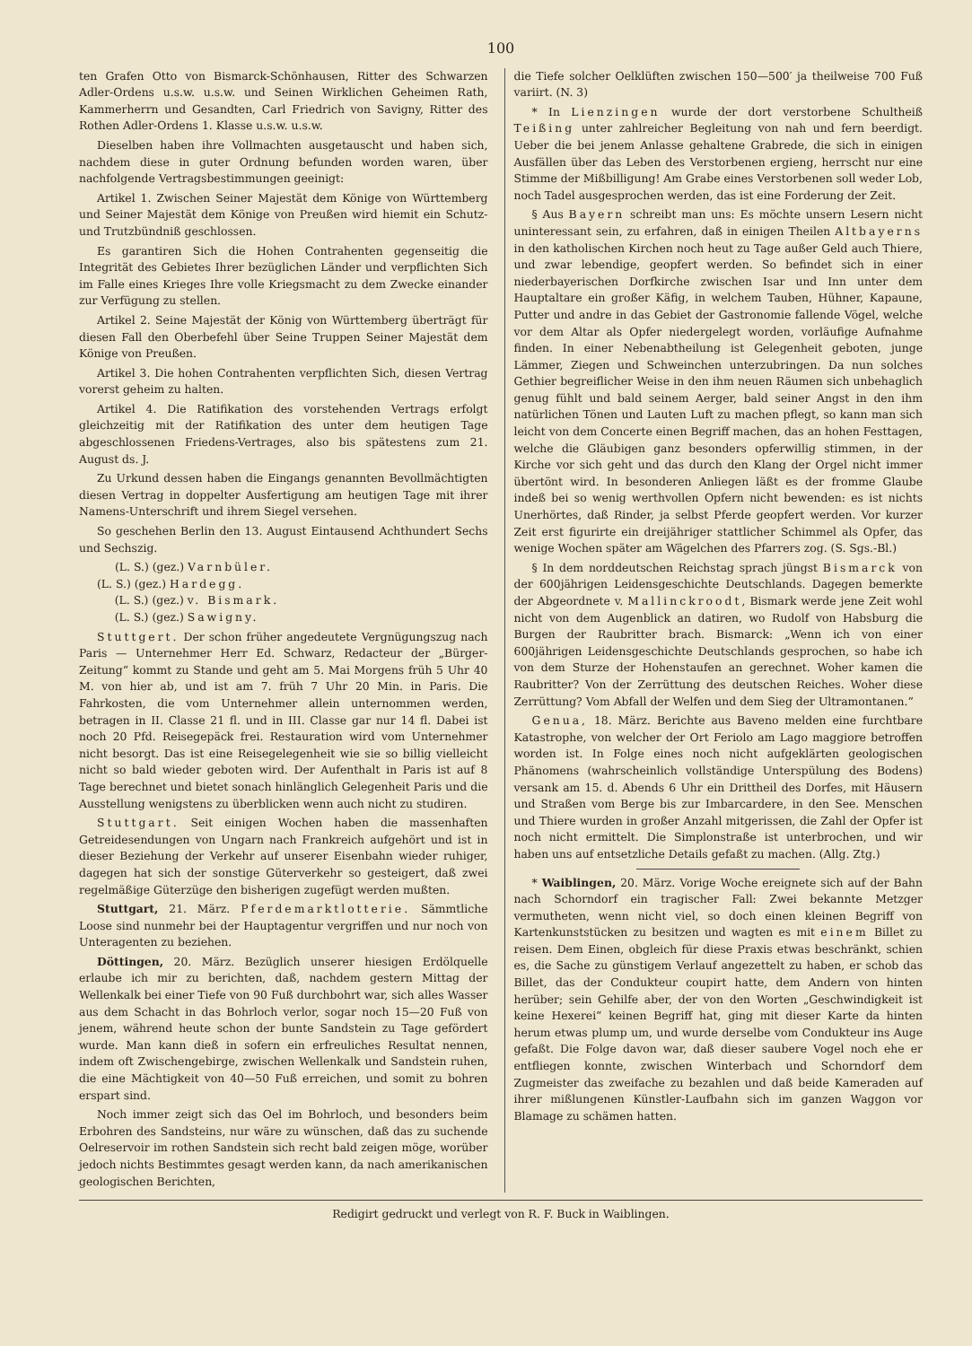100
ten Grafen Otto von Bismarck-Schönhausen, Ritter des Schwarzen Adler-Ordens u.s.w. u.s.w. und Seinen Wirklichen Geheimen Rath, Kammerherrn und Gesandten, Carl Friedrich von Savigny, Ritter des Rothen Adler-Ordens 1. Klasse u.s.w. u.s.w.
Dieselben haben ihre Vollmachten ausgetauscht und haben sich, nachdem diese in guter Ordnung befunden worden waren, über nachfolgende Vertragsbestimmungen geeinigt:
Artikel 1. Zwischen Seiner Majestät dem Könige von Württemberg und Seiner Majestät dem Könige von Preußen wird hiemit ein Schutz- und Trutzbündniß geschlossen.
Es garantiren Sich die Hohen Contrahenten gegenseitig die Integrität des Gebietes Ihrer bezüglichen Länder und verpflichten Sich im Falle eines Krieges Ihre volle Kriegsmacht zu dem Zwecke einander zur Verfügung zu stellen.
Artikel 2. Seine Majestät der König von Württemberg überträgt für diesen Fall den Oberbefehl über Seine Truppen Seiner Majestät dem Könige von Preußen.
Artikel 3. Die hohen Contrahenten verpflichten Sich, diesen Vertrag vorerst geheim zu halten.
Artikel 4. Die Ratifikation des vorstehenden Vertrags erfolgt gleichzeitig mit der Ratifikation des unter dem heutigen Tage abgeschlossenen Friedens-Vertrages, also bis spätestens zum 21. August ds. J.
Zu Urkund dessen haben die Eingangs genannten Bevollmächtigten diesen Vertrag in doppelter Ausfertigung am heutigen Tage mit ihrer Namens-Unterschrift und ihrem Siegel versehen.
So geschehen Berlin den 13. August Eintausend Achthundert Sechs und Sechszig.
(L. S.) (gez.) Varnbüler.
(L. S.) (gez.) Hardegg.
(L. S.) (gez.) v. Bismark.
(L. S.) (gez.) Sawigny.
Stuttgert. Der schon früher angedeutete Vergnügungszug nach Paris — Unternehmer Herr Ed. Schwarz, Redacteur der „Bürger-Zeitung“ kommt zu Stande und geht am 5. Mai Morgens früh 5 Uhr 40 M. von hier ab, und ist am 7. früh 7 Uhr 20 Min. in Paris. Die Fahrkosten, die vom Unternehmer allein unternommen werden, betragen in II. Classe 21 fl. und in III. Classe gar nur 14 fl. Dabei ist noch 20 Pfd. Reisegepäck frei. Restauration wird vom Unternehmer nicht besorgt. Das ist eine Reisegelegenheit wie sie so billig vielleicht nicht so bald wieder geboten wird. Der Aufenthalt in Paris ist auf 8 Tage berechnet und bietet sonach hinlänglich Gelegenheit Paris und die Ausstellung wenigstens zu überblicken wenn auch nicht zu studiren.
Stuttgart. Seit einigen Wochen haben die massenhaften Getreidesendungen von Ungarn nach Frankreich aufgehört und ist in dieser Beziehung der Verkehr auf unserer Eisenbahn wieder ruhiger, dagegen hat sich der sonstige Güterverkehr so gesteigert, daß zwei regelmäßige Güterzüge den bisherigen zugefügt werden mußten.
Stuttgart, 21. März. Pferdemarktlotterie. Sämmtliche Loose sind nunmehr bei der Hauptagentur vergriffen und nur noch von Unteragenten zu beziehen.
Döttingen, 20. März. Bezüglich unserer hiesigen Erdölquelle erlaube ich mir zu berichten, daß, nachdem gestern Mittag der Wellenkalk bei einer Tiefe von 90 Fuß durchbohrt war, sich alles Wasser aus dem Schacht in das Bohrloch verlor, sogar noch 15—20 Fuß von jenem, während heute schon der bunte Sandstein zu Tage gefördert wurde. Man kann dieß in sofern ein erfreuliches Resultat nennen, indem oft Zwischengebirge, zwischen Wellenkalk und Sandstein ruhen, die eine Mächtigkeit von 40—50 Fuß erreichen, und somit zu bohren erspart sind.
Noch immer zeigt sich das Oel im Bohrloch, und besonders beim Erbohren des Sandsteins, nur wäre zu wünschen, daß das zu suchende Oelreservoir im rothen Sandstein sich recht bald zeigen möge, worüber jedoch nichts Bestimmtes gesagt werden kann, da nach amerikanischen geologischen Berichten,
die Tiefe solcher Oelklüften zwischen 150—500′ ja theilweise 700 Fuß variirt. (N. 3)
* In Lienzingen wurde der dort verstorbene Schultheiß Teißing unter zahlreicher Begleitung von nah und fern beerdigt. Ueber die bei jenem Anlasse gehaltene Grabrede, die sich in einigen Ausfällen über das Leben des Verstorbenen ergieng, herrscht nur eine Stimme der Mißbilligung! Am Grabe eines Verstorbenen soll weder Lob, noch Tadel ausgesprochen werden, das ist eine Forderung der Zeit.
§ Aus Bayern schreibt man uns: Es möchte unsern Lesern nicht uninteressant sein, zu erfahren, daß in einigen Theilen Altbayerns in den katholischen Kirchen noch heut zu Tage außer Geld auch Thiere, und zwar lebendige, geopfert werden. So befindet sich in einer niederbayerischen Dorfkirche zwischen Isar und Inn unter dem Hauptaltare ein großer Käfig, in welchem Tauben, Hühner, Kapaune, Putter und andre in das Gebiet der Gastronomie fallende Vögel, welche vor dem Altar als Opfer niedergelegt worden, vorläufige Aufnahme finden. In einer Nebenabtheilung ist Gelegenheit geboten, junge Lämmer, Ziegen und Schweinchen unterzubringen. Da nun solches Gethier begreiflicher Weise in den ihm neuen Räumen sich unbehaglich genug fühlt und bald seinem Aerger, bald seiner Angst in den ihm natürlichen Tönen und Lauten Luft zu machen pflegt, so kann man sich leicht von dem Concerte einen Begriff machen, das an hohen Festtagen, welche die Gläubigen ganz besonders opferwillig stimmen, in der Kirche vor sich geht und das durch den Klang der Orgel nicht immer übertönt wird. In besonderen Anliegen läßt es der fromme Glaube indeß bei so wenig werthvollen Opfern nicht bewenden: es ist nichts Unerhörtes, daß Rinder, ja selbst Pferde geopfert werden. Vor kurzer Zeit erst figurirte ein dreijähriger stattlicher Schimmel als Opfer, das wenige Wochen später am Wägelchen des Pfarrers zog. (S. Sgs.-Bl.)
§ In dem norddeutschen Reichstag sprach jüngst Bismarck von der 600jährigen Leidensgeschichte Deutschlands. Dagegen bemerkte der Abgeordnete v. Mallinckroodt, Bismark werde jene Zeit wohl nicht von dem Augenblick an datiren, wo Rudolf von Habsburg die Burgen der Raubritter brach. Bismarck: „Wenn ich von einer 600jährigen Leidensgeschichte Deutschlands gesprochen, so habe ich von dem Sturze der Hohenstaufen an gerechnet. Woher kamen die Raubritter? Von der Zerrüttung des deutschen Reiches. Woher diese Zerrüttung? Vom Abfall der Welfen und dem Sieg der Ultramontanen.“
Genua, 18. März. Berichte aus Baveno melden eine furchtbare Katastrophe, von welcher der Ort Feriolo am Lago maggiore betroffen worden ist. In Folge eines noch nicht aufgeklärten geologischen Phänomens (wahrscheinlich vollständige Unterspülung des Bodens) versank am 15. d. Abends 6 Uhr ein Drittheil des Dorfes, mit Häusern und Straßen vom Berge bis zur Imbarcardere, in den See. Menschen und Thiere wurden in großer Anzahl mitgerissen, die Zahl der Opfer ist noch nicht ermittelt. Die Simplonstraße ist unterbrochen, und wir haben uns auf entsetzliche Details gefaßt zu machen. (Allg. Ztg.)
* Waiblingen, 20. März. Vorige Woche ereignete sich auf der Bahn nach Schorndorf ein tragischer Fall: Zwei bekannte Metzger vermutheten, wenn nicht viel, so doch einen kleinen Begriff von Kartenkunststücken zu besitzen und wagten es mit einem Billet zu reisen. Dem Einen, obgleich für diese Praxis etwas beschränkt, schien es, die Sache zu günstigem Verlauf angezettelt zu haben, er schob das Billet, das der Condukteur coupirt hatte, dem Andern von hinten herüber; sein Gehilfe aber, der von den Worten „Geschwindigkeit ist keine Hexerei“ keinen Begriff hat, ging mit dieser Karte da hinten herum etwas plump um, und wurde derselbe vom Condukteur ins Auge gefaßt. Die Folge davon war, daß dieser saubere Vogel noch ehe er entfliegen konnte, zwischen Winterbach und Schorndorf dem Zugmeister das zweifache zu bezahlen und daß beide Kameraden auf ihrer mißlungenen Künstler-Laufbahn sich im ganzen Waggon vor Blamage zu schämen hatten.
Redigirt gedruckt und verlegt von R. F. Buck in Waiblingen.